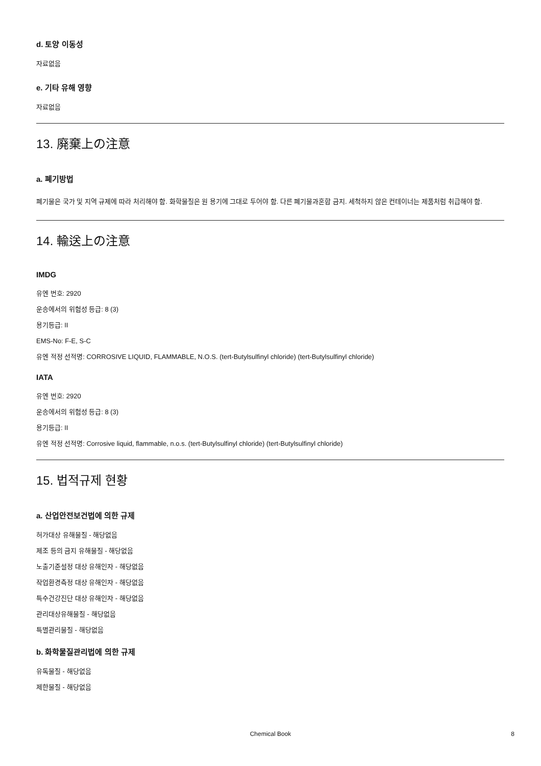d. 토양 이동성
자료없음
e. 기타 유해 영향
자료없음
13. 廃棄上の注意
a. 폐기방법
폐기물은 국가 및 지역 규제에 따라 처리해야 함. 화학물질은 원 용기에 그대로 두어야 함. 다른 폐기물과혼합 금지. 세척하지 않은 컨테이너는 제품처럼 취급해야 함.
14. 輸送上の注意
IMDG
유엔 번호: 2920
운송에서의 위험성 등급: 8 (3)
용기등급: II
EMS-No: F-E, S-C
유엔 적정 선적명: CORROSIVE LIQUID, FLAMMABLE, N.O.S. (tert-Butylsulfinyl chloride) (tert-Butylsulfinyl chloride)
IATA
유엔 번호: 2920
운송에서의 위험성 등급: 8 (3)
용기등급: II
유엔 적정 선적명: Corrosive liquid, flammable, n.o.s. (tert-Butylsulfinyl chloride) (tert-Butylsulfinyl chloride)
15. 법적규제 현황
a. 산업안전보건법에 의한 규제
허가대상 유해물질 - 해당없음
제조 등의 금지 유해물질 - 해당없음
노출기준설정 대상 유해인자 - 해당없음
작업환경측정 대상 유해인자 - 해당없음
특수건강진단 대상 유해인자 - 해당없음
관리대상유해물질 - 해당없음
특별관리물질 - 해당없음
b. 화학물질관리법에 의한 규제
유독물질 - 해당없음
제한물질 - 해당없음
Chemical Book 8